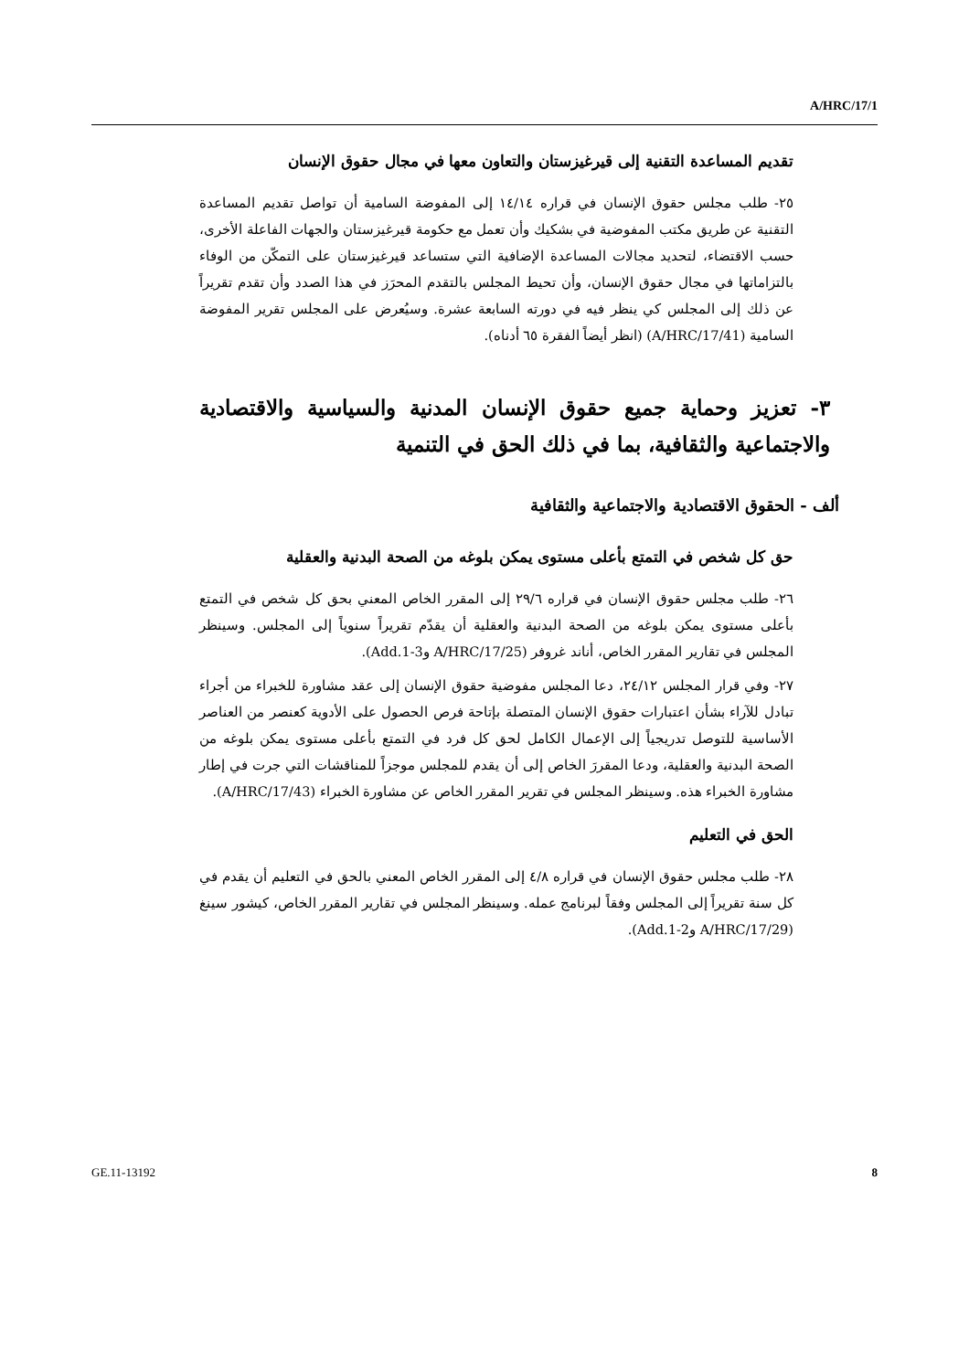A/HRC/17/1
تقديم المساعدة التقنية إلى قيرغيزستان والتعاون معها في مجال حقوق الإنسان
٢٥- طلب مجلس حقوق الإنسان في قراره ١٤/١٤ إلى المفوضة السامية أن تواصل تقديم المساعدة التقنية عن طريق مكتب المفوضية في بشكيك وأن تعمل مع حكومة قيرغيزستان والجهات الفاعلة الأخرى، حسب الاقتضاء، لتحديد مجالات المساعدة الإضافية التي ستساعد قيرغيزستان على التمكّن من الوفاء بالتزاماتها في مجال حقوق الإنسان، وأن تحيط المجلس بالتقدم المحرَز في هذا الصدد وأن تقدم تقريراً عن ذلك إلى المجلس كي ينظر فيه في دورته السابعة عشرة. وسيُعرض على المجلس تقرير المفوضة السامية (A/HRC/17/41) (انظر أيضاً الفقرة ٦٥ أدناه).
٣- تعزيز وحماية جميع حقوق الإنسان المدنية والسياسية والاقتصادية والاجتماعية والثقافية، بما في ذلك الحق في التنمية
ألف - الحقوق الاقتصادية والاجتماعية والثقافية
حق كل شخص في التمتع بأعلى مستوى يمكن بلوغه من الصحة البدنية والعقلية
٢٦- طلب مجلس حقوق الإنسان في قراره ٢٩/٦ إلى المقرر الخاص المعني بحق كل شخص في التمتع بأعلى مستوى يمكن بلوغه من الصحة البدنية والعقلية أن يقدّم تقريراً سنوياً إلى المجلس. وسينظر المجلس في تقارير المقرر الخاص، أناند غروفر (A/HRC/17/25 وAdd.1-3).
٢٧- وفي قرار المجلس ٢٤/١٢، دعا المجلس مفوضية حقوق الإنسان إلى عقد مشاورة للخبراء من أجراء تبادل للآراء بشأن اعتبارات حقوق الإنسان المتصلة بإتاحة فرص الحصول على الأدوية كعنصر من العناصر الأساسية للتوصل تدريجياً إلى الإعمال الكامل لحق كل فرد في التمتع بأعلى مستوى يمكن بلوغه من الصحة البدنية والعقلية، ودعا المقررَ الخاص إلى أن يقدم للمجلس موجزاً للمناقشات التي جرت في إطار مشاورة الخبراء هذه. وسينظر المجلس في تقرير المقرر الخاص عن مشاورة الخبراء (A/HRC/17/43).
الحق في التعليم
٢٨- طلب مجلس حقوق الإنسان في قراره ٤/٨ إلى المقرر الخاص المعني بالحق في التعليم أن يقدم في كل سنة تقريراً إلى المجلس وفقاً لبرنامج عمله. وسينظر المجلس في تقارير المقرر الخاص، كيشور سينغ (A/HRC/17/29 وAdd.1-2).
GE.11-13192 8